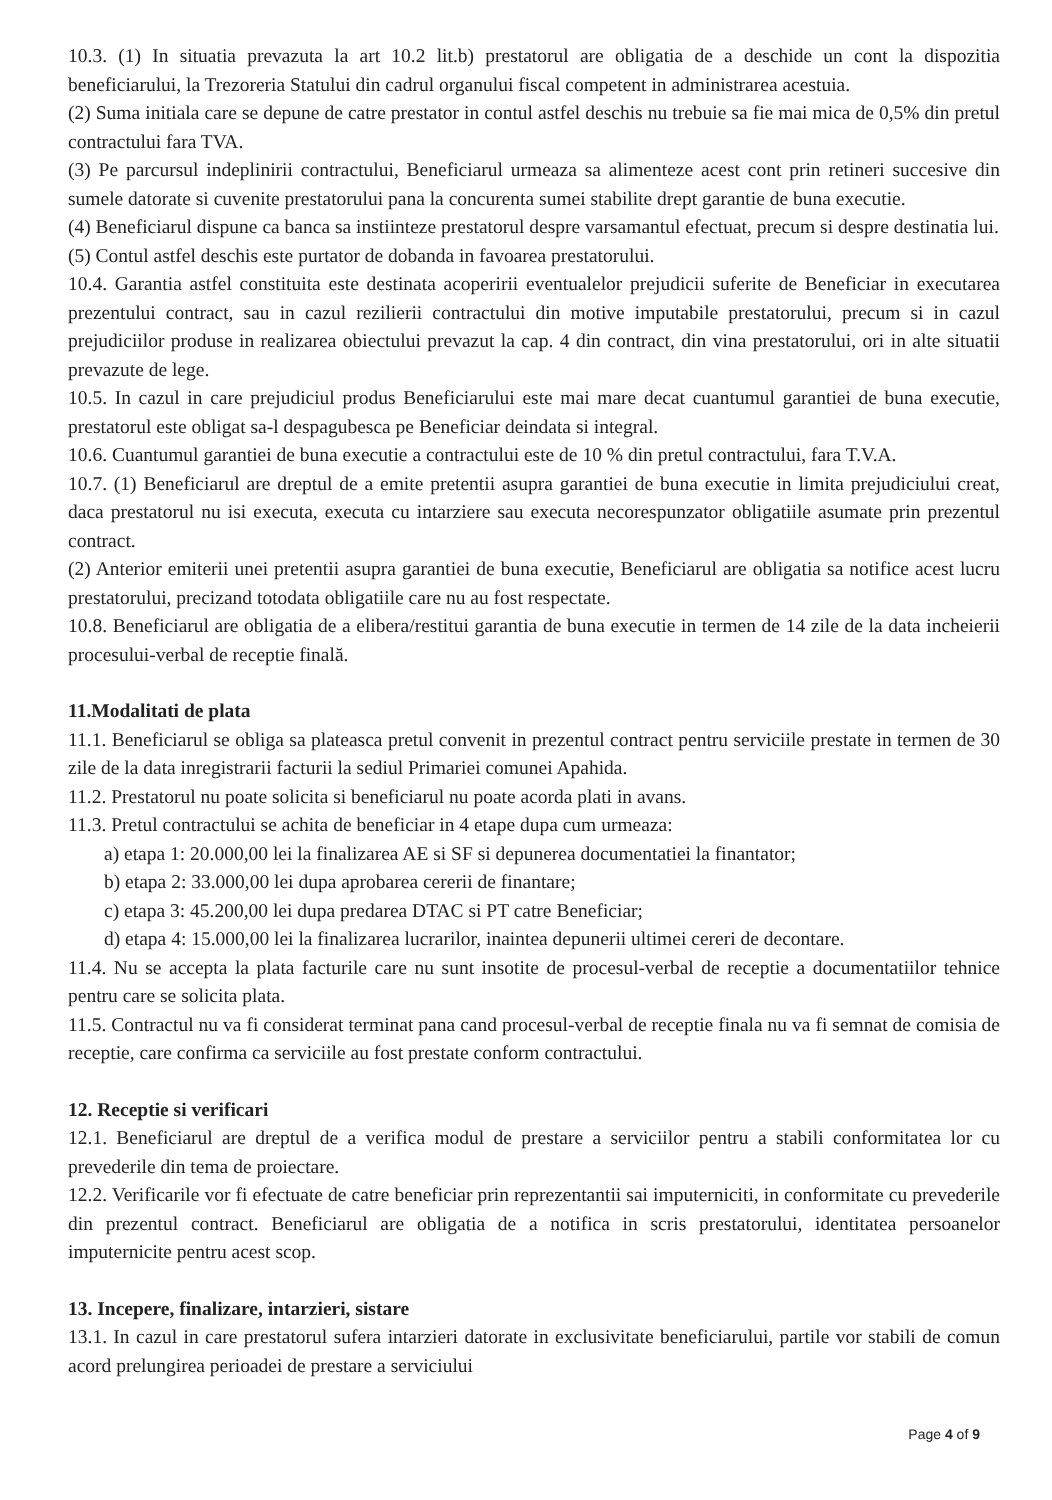10.3. (1) In situatia prevazuta la art 10.2 lit.b) prestatorul are obligatia de a deschide un cont la dispozitia beneficiarului, la Trezoreria Statului din cadrul organului fiscal competent in administrarea acestuia.
(2) Suma initiala care se depune de catre prestator in contul astfel deschis nu trebuie sa fie mai mica de 0,5% din pretul contractului fara TVA.
(3) Pe parcursul indeplinirii contractului, Beneficiarul urmeaza sa alimenteze acest cont prin retineri succesive din sumele datorate si cuvenite prestatorului pana la concurenta sumei stabilite drept garantie de buna executie.
(4) Beneficiarul dispune ca banca sa instiinteze prestatorul despre varsamantul efectuat, precum si despre destinatia lui.
(5) Contul astfel deschis este purtator de dobanda in favoarea prestatorului.
10.4. Garantia astfel constituita este destinata acoperirii eventualelor prejudicii suferite de Beneficiar in executarea prezentului contract, sau in cazul rezilierii contractului din motive imputabile prestatorului, precum si in cazul prejudiciilor produse in realizarea obiectului prevazut la cap. 4 din contract, din vina prestatorului, ori in alte situatii prevazute de lege.
10.5. In cazul in care prejudiciul produs Beneficiarului este mai mare decat cuantumul garantiei de buna executie, prestatorul este obligat sa-l despagubesca pe Beneficiar deindata si integral.
10.6. Cuantumul garantiei de buna executie a contractului este de 10 % din pretul contractului, fara T.V.A.
10.7. (1) Beneficiarul are dreptul de a emite pretentii asupra garantiei de buna executie in limita prejudiciului creat, daca prestatorul nu isi executa, executa cu intarziere sau executa necorespunzator obligatiile asumate prin prezentul contract.
(2) Anterior emiterii unei pretentii asupra garantiei de buna executie, Beneficiarul are obligatia sa notifice acest lucru prestatorului, precizand totodata obligatiile care nu au fost respectate.
10.8. Beneficiarul are obligatia de a elibera/restitui garantia de buna executie in termen de 14 zile de la data incheierii procesului-verbal de receptie finală.
11.Modalitati de plata
11.1. Beneficiarul se obliga sa plateasca pretul convenit in prezentul contract pentru serviciile prestate in termen de 30 zile de la data inregistrarii facturii la sediul Primariei comunei Apahida.
11.2. Prestatorul nu poate solicita si beneficiarul nu poate acorda plati in avans.
11.3. Pretul contractului se achita de beneficiar in 4 etape dupa cum urmeaza:
a) etapa 1: 20.000,00 lei la finalizarea AE si SF si depunerea documentatiei la finantator;
b) etapa 2: 33.000,00 lei dupa aprobarea cererii de finantare;
c) etapa 3: 45.200,00 lei dupa predarea DTAC si PT catre Beneficiar;
d) etapa 4: 15.000,00 lei la finalizarea lucrarilor, inaintea depunerii ultimei cereri de decontare.
11.4. Nu se accepta la plata facturile care nu sunt insotite de procesul-verbal de receptie a documentatiilor tehnice pentru care se solicita plata.
11.5. Contractul nu va fi considerat terminat pana cand procesul-verbal de receptie finala nu va fi semnat de comisia de receptie, care confirma ca serviciile au fost prestate conform contractului.
12. Receptie si verificari
12.1. Beneficiarul are dreptul de a verifica modul de prestare a serviciilor pentru a stabili conformitatea lor cu prevederile din tema de proiectare.
12.2. Verificarile vor fi efectuate de catre beneficiar prin reprezentantii sai imputerniciti, in conformitate cu prevederile din prezentul contract. Beneficiarul are obligatia de a notifica in scris prestatorului, identitatea persoanelor imputernicite pentru acest scop.
13. Incepere, finalizare, intarzieri, sistare
13.1. In cazul in care prestatorul sufera intarzieri datorate in exclusivitate beneficiarului, partile vor stabili de comun acord prelungirea perioadei de prestare a serviciului
Page 4 of 9